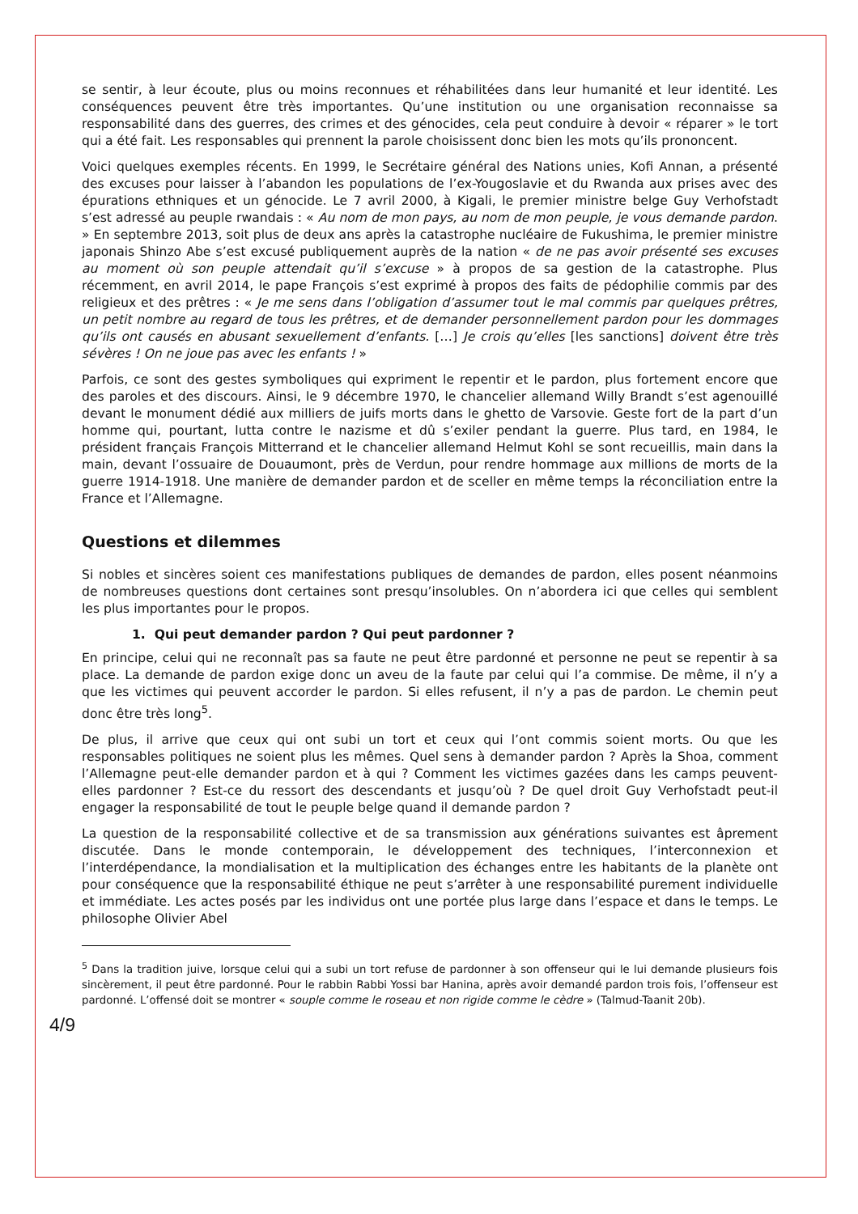se sentir, à leur écoute, plus ou moins reconnues et réhabilitées dans leur humanité et leur identité. Les conséquences peuvent être très importantes. Qu’une institution ou une organisation reconnaisse sa responsabilité dans des guerres, des crimes et des génocides, cela peut conduire à devoir « réparer » le tort qui a été fait. Les responsables qui prennent la parole choisissent donc bien les mots qu’ils prononcent.
Voici quelques exemples récents. En 1999, le Secrétaire général des Nations unies, Kofi Annan, a présenté des excuses pour laisser à l’abandon les populations de l’ex-Yougoslavie et du Rwanda aux prises avec des épurations ethniques et un génocide. Le 7 avril 2000, à Kigali, le premier ministre belge Guy Verhofstadt s’est adressé au peuple rwandais : « Au nom de mon pays, au nom de mon peuple, je vous demande pardon. » En septembre 2013, soit plus de deux ans après la catastrophe nucléaire de Fukushima, le premier ministre japonais Shinzo Abe s’est excusé publiquement auprès de la nation « de ne pas avoir présenté ses excuses au moment où son peuple attendait qu’il s’excuse » à propos de sa gestion de la catastrophe. Plus récemment, en avril 2014, le pape François s’est exprimé à propos des faits de pédophilie commis par des religieux et des prêtres : « Je me sens dans l’obligation d’assumer tout le mal commis par quelques prêtres, un petit nombre au regard de tous les prêtres, et de demander personnellement pardon pour les dommages qu’ils ont causés en abusant sexuellement d’enfants. […] Je crois qu’elles [les sanctions] doivent être très sévères ! On ne joue pas avec les enfants ! »
Parfois, ce sont des gestes symboliques qui expriment le repentir et le pardon, plus fortement encore que des paroles et des discours. Ainsi, le 9 décembre 1970, le chancelier allemand Willy Brandt s’est agenouillé devant le monument dédié aux milliers de juifs morts dans le ghetto de Varsovie. Geste fort de la part d’un homme qui, pourtant, lutta contre le nazisme et dû s’exiler pendant la guerre. Plus tard, en 1984, le président français François Mitterrand et le chancelier allemand Helmut Kohl se sont recueillis, main dans la main, devant l’ossuaire de Douaumont, près de Verdun, pour rendre hommage aux millions de morts de la guerre 1914-1918. Une manière de demander pardon et de sceller en même temps la réconciliation entre la France et l’Allemagne.
Questions et dilemmes
Si nobles et sincères soient ces manifestations publiques de demandes de pardon, elles posent néanmoins de nombreuses questions dont certaines sont presqu’insolubles. On n’abordera ici que celles qui semblent les plus importantes pour le propos.
1. Qui peut demander pardon ? Qui peut pardonner ?
En principe, celui qui ne reconnaît pas sa faute ne peut être pardonné et personne ne peut se repentir à sa place. La demande de pardon exige donc un aveu de la faute par celui qui l’a commise. De même, il n’y a que les victimes qui peuvent accorder le pardon. Si elles refusent, il n’y a pas de pardon. Le chemin peut donc être très long<sup>5</sup>.
De plus, il arrive que ceux qui ont subi un tort et ceux qui l’ont commis soient morts. Ou que les responsables politiques ne soient plus les mêmes. Quel sens à demander pardon ? Après la Shoa, comment l’Allemagne peut-elle demander pardon et à qui ? Comment les victimes gazées dans les camps peuvent-elles pardonner ? Est-ce du ressort des descendants et jusqu’où ? De quel droit Guy Verhofstadt peut-il engager la responsabilité de tout le peuple belge quand il demande pardon ?
La question de la responsabilité collective et de sa transmission aux générations suivantes est âprement discutée. Dans le monde contemporain, le développement des techniques, l’interconnexion et l’interdépendance, la mondialisation et la multiplication des échanges entre les habitants de la planète ont pour conséquence que la responsabilité éthique ne peut s’arrêter à une responsabilité purement individuelle et immédiate. Les actes posés par les individus ont une portée plus large dans l’espace et dans le temps. Le philosophe Olivier Abel
<sup>5</sup> Dans la tradition juive, lorsque celui qui a subi un tort refuse de pardonner à son offenseur qui le lui demande plusieurs fois sincèrement, il peut être pardonné. Pour le rabbin Rabbi Yossi bar Hanina, après avoir demandé pardon trois fois, l’offenseur est pardonné. L’offensé doit se montrer « souple comme le roseau et non rigide comme le cèdre » (Talmud-Taanit 20b).
4/9